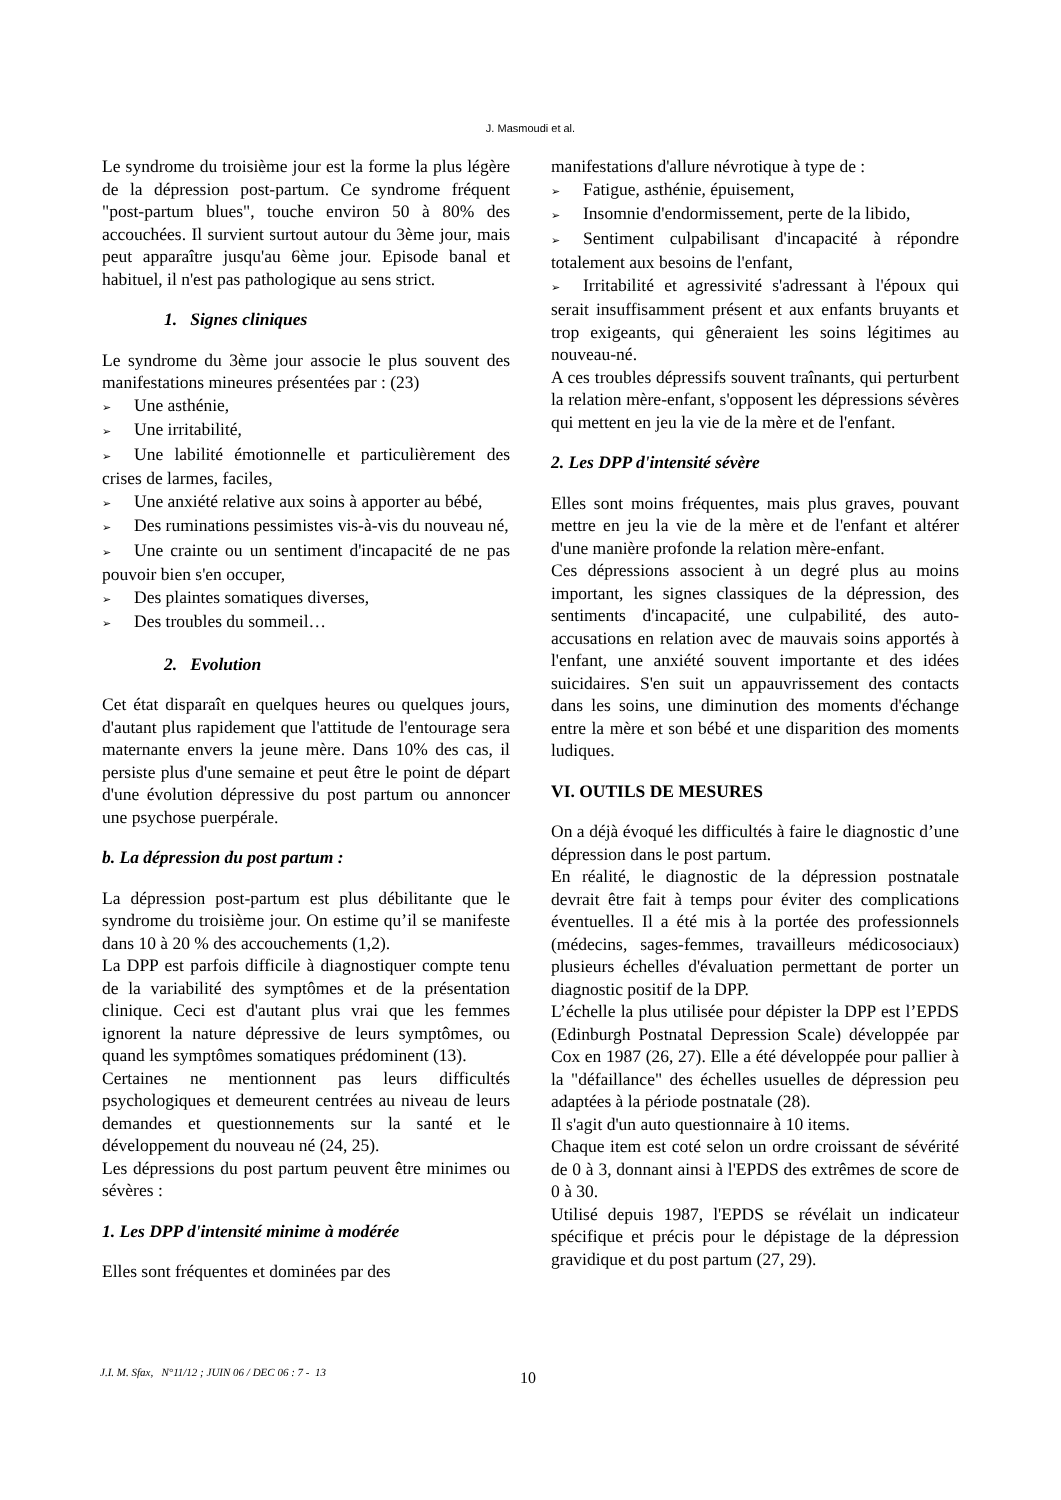J. Masmoudi et al.
Le syndrome du troisième jour est la forme la plus légère de la dépression post-partum. Ce syndrome fréquent "post-partum blues", touche environ 50 à 80% des accouchées. Il survient surtout autour du 3ème jour, mais peut apparaître jusqu'au 6ème jour. Episode banal et habituel, il n'est pas pathologique au sens strict.
1. Signes cliniques
Le syndrome du 3ème jour associe le plus souvent des manifestations mineures présentées par : (23)
➢ Une asthénie,
➢ Une irritabilité,
➢ Une labilité émotionnelle et particulièrement des crises de larmes, faciles,
➢ Une anxiété relative aux soins à apporter au bébé,
➢ Des ruminations pessimistes vis-à-vis du nouveau né,
➢ Une crainte ou un sentiment d'incapacité de ne pas pouvoir bien s'en occuper,
➢ Des plaintes somatiques diverses,
➢ Des troubles du sommeil…
2. Evolution
Cet état disparaît en quelques heures ou quelques jours, d'autant plus rapidement que l'attitude de l'entourage sera maternante envers la jeune mère. Dans 10% des cas, il persiste plus d'une semaine et peut être le point de départ d'une évolution dépressive du post partum ou annoncer une psychose puerpérale.
b. La dépression du post partum :
La dépression post-partum est plus débilitante que le syndrome du troisième jour. On estime qu’il se manifeste dans 10 à 20 % des accouchements (1,2).
La DPP est parfois difficile à diagnostiquer compte tenu de la variabilité des symptômes et de la présentation clinique. Ceci est d'autant plus vrai que les femmes ignorent la nature dépressive de leurs symptômes, ou quand les symptômes somatiques prédominent (13).
Certaines ne mentionnent pas leurs difficultés psychologiques et demeurent centrées au niveau de leurs demandes et questionnements sur la santé et le développement du nouveau né (24, 25).
Les dépressions du post partum peuvent être minimes ou sévères :
1. Les DPP d'intensité minime à modérée
Elles sont fréquentes et dominées par des
manifestations d'allure névrotique à type de :
➢ Fatigue, asthénie, épuisement,
➢ Insomnie d'endormissement, perte de la libido,
➢ Sentiment culpabilisant d'incapacité à répondre totalement aux besoins de l'enfant,
➢ Irritabilité et agressivité s'adressant à l'époux qui serait insuffisamment présent et aux enfants bruyants et trop exigeants, qui gêneraient les soins légitimes au nouveau-né.
A ces troubles dépressifs souvent traînants, qui perturbent la relation mère-enfant, s'opposent les dépressions sévères qui mettent en jeu la vie de la mère et de l'enfant.
2. Les DPP d'intensité sévère
Elles sont moins fréquentes, mais plus graves, pouvant mettre en jeu la vie de la mère et de l'enfant et altérer d'une manière profonde la relation mère-enfant.
Ces dépressions associent à un degré plus au moins important, les signes classiques de la dépression, des sentiments d'incapacité, une culpabilité, des auto-accusations en relation avec de mauvais soins apportés à l'enfant, une anxiété souvent importante et des idées suicidaires. S'en suit un appauvrissement des contacts dans les soins, une diminution des moments d'échange entre la mère et son bébé et une disparition des moments ludiques.
VI. OUTILS DE MESURES
On a déjà évoqué les difficultés à faire le diagnostic d’une dépression dans le post partum.
En réalité, le diagnostic de la dépression postnatale devrait être fait à temps pour éviter des complications éventuelles. Il a été mis à la portée des professionnels (médecins, sages-femmes, travailleurs médicosociaux) plusieurs échelles d'évaluation permettant de porter un diagnostic positif de la DPP.
L’échelle la plus utilisée pour dépister la DPP est l’EPDS (Edinburgh Postnatal Depression Scale) développée par Cox en 1987 (26, 27). Elle a été développée pour pallier à la "défaillance" des échelles usuelles de dépression peu adaptées à la période postnatale (28).
Il s'agit d'un auto questionnaire à 10 items.
Chaque item est coté selon un ordre croissant de sévérité de 0 à 3, donnant ainsi à l'EPDS des extrêmes de score de 0 à 30.
Utilisé depuis 1987, l'EPDS se révélait un indicateur spécifique et précis pour le dépistage de la dépression gravidique et du post partum (27, 29).
J.I. M. Sfax, N°11/12 ; JUIN 06 / DEC 06 : 7 - 13
10